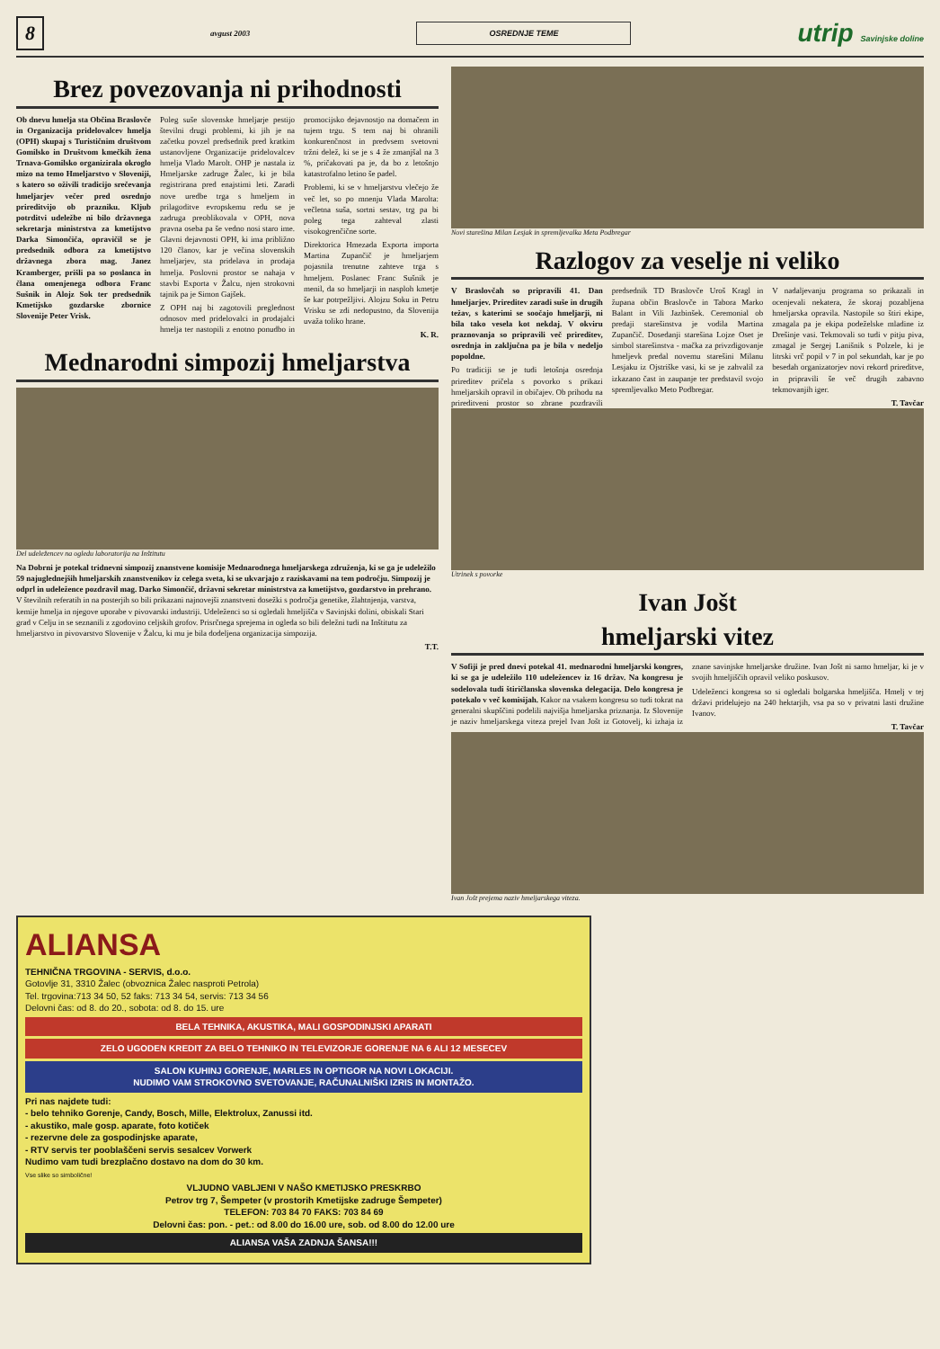8 avgust 2003 OSREDNJE TEME utrip Savinjske doline
Brez povezovanja ni prihodnosti
Ob dnevu hmelja sta Občina Braslovče in Organizacija pridelovalcev hmelja (OPH) skupaj s Turističnim društvom Gomilsko in Društvom kmečkih žena Trnava-Gomilsko organizirala okroglo mizo na temo Hmeljarstvo v Sloveniji, s katero so oživili tradicijo srečevanja hmeljarjev večer pred osrednjo prireditvijo ob prazniku. Kljub potrditvi udeležbe ni bilo državnega sekretarja ministrstva za kmetijstvo Darka Simončiča, opravičil se je predsednik odbora za kmetijstvo državnega zbora mag. Janez Kramberger, prišli pa so poslanca in člana omenjenega odbora Franc Sušnik in Alojz Sok ter predsednik Kmetijsko gozdarske zbornice Slovenije Peter Vrisk.
Poleg suše slovenske hmeljarje pestijo številni drugi problemi, ki jih je na začetku povzel predsednik pred kratkim ustanovljene Organizacije pridelovalcev hmelja Vlado Marolt. OHP je nastala iz Hmeljarske zadruge Žalec, ki je bila registrirana pred enajstimi leti. Zaradi nove uredbe trga s hmeljem in prilagoditve evropskemu redu se je zadruga preoblikovala v OPH, nova pravna oseba pa še vedno nosi staro ime. Glavni dejavnosti OPH, ki ima približno 120 članov, kar je večina slovenskih hmeljarjev, sta pridelava in prodaja hmelja. Poslovni prostor se nahaja v stavbi Exporta v Žalcu, njen strokovni tajnik pa je Simon Gajšek.
Z OPH naj bi zagotovili preglednost odnosov med pridelovalci in prodajalci hmelja ter nastopili z enotno ponudbo in promocijsko dejavnostjo na domačem in tujem trgu. S tem naj bi ohranili konkurenčnost in predvsem svetovni tržni delež, ki se je s 4 že zmanjšal na 3 %, pričakovati pa je, da bo z letošnjo katastrofalno letino še padel.
Problemi, ki se v hmeljarstvu vlečejo že več let, so po mnenju Vlada Marolta: večletna suša, sortni sestav, trg pa bi poleg tega zahteval zlasti visokogrenčične sorte.
Direktorica Hmezada Exporta importa Martina Zupančič je hmeljarjem pojasnila trenutne zahteve trga s hmeljem. Poslanec Franc Sušnik je menil, da so hmeljarji in nasploh kmetje še kar potrpežljivi. Alojzu Soku in Petru Vrisku se zdi nedopustno, da Slovenija uvaža toliko hrane.
K. R.
Mednarodni simpozij hmeljarstva
Del udeležencev na ogledu laboratorija na Inštitutu
Na Dobrni je potekal tridnevni simpozij znanstvene komisije Mednarodnega hmeljarskega združenja, ki se ga je udeležilo 59 najuglednejših hmeljarskih znanstvenikov iz celega sveta, ki se ukvarjajo z raziskavami na tem področju. Simpozij je odprl in udeležence pozdravil mag. Darko Simončič, državni sekretar ministrstva za kmetijstvo, gozdarstvo in prehrano. V številnih referatih in na posterjih so bili prikazani najnovejši znanstveni dosežki s področja genetike, žlahtnjenja, varstva, kemije hmelja in njegove uporabe v pivovarski industriji. Udeleženci so si ogledali hmeljišča v Savinjski dolini, obiskali Stari grad v Celju in se seznanili z zgodovino celjskih grofov. Prisrčnega sprejema in ogleda so bili deležni tudi na Inštitutu za hmeljarstvo in pivovarstvo Slovenije v Žalcu, ki mu je bila dodeljena organizacija simpozija.
T.T.
Novi starešina Milan Lesjak in spremljevalka Meta Podbregar
Razlogov za veselje ni veliko
V Braslovčah so pripravili 41. Dan hmeljarjev. Prireditev zaradi suše in drugih težav, s katerimi se soočajo hmeljarji, ni bila tako vesela kot nekdaj. V okviru praznovanja so pripravili več prireditev, osrednja in zaključna pa je bila v nedeljo popoldne.
Po tradiciji se je tudi letošnja osrednja prireditev pričela s povorko s prikazi hmeljarskih opravil in običajev. Ob prihodu na prireditveni prostor so zbrane pozdravili predsednik TD Braslovče Uroš Kragl in župana občin Braslovče in Tabora Marko Balant in Vili Jazbinšek. Ceremonial ob predaji starešinstva je vodila Martina Zupančič. Dosedanji starešina Lojze Oset je simbol starešinstva - mačka za privzdigovanje hmeljevk predal novemu starešini Milanu Lesjaku iz Ojstriške vasi, ki se je zahvalil za izkazano čast in zaupanje ter predstavil svojo spremljevalko Meto Podbregar.
V nadaljevanju programa so prikazali in ocenjevali nekatera, že skoraj pozabljena hmeljarska opravila. Nastopile so štiri ekipe, zmagala pa je ekipa podeželske mladine iz Drešinje vasi. Tekmovali so tudi v pitju piva, zmagal je Sergej Lanišnik s Polzele, ki je litrski vrč popil v 7 in pol sekundah, kar je po besedah organizatorjev novi rekord prireditve, in pripravili še več drugih zabavno tekmovanjih iger.
T. Tavčar
Utrinek s povorke
Ivan Jošt
hmeljarski vitez
V Sofiji je pred dnevi potekal 41. mednarodni hmeljarski kongres, ki se ga je udeležilo 110 udeležencev iz 16 držav. Na kongresu je sodelovala tudi štiričlanska slovenska delegacija. Delo kongresa je potekalo v več komisijah. Kakor na vsakem kongresu so tudi tokrat na generalni skupščini podelili najvišja hmeljarska priznanja. Iz Slovenije je naziv hmeljarskega viteza prejel Ivan Jošt iz Gotovelj, ki izhaja iz znane savinjske hmeljarske družine. Ivan Jošt ni samo hmeljar, ki je v svojih hmeljiščih opravil veliko poskusov.
Udeleženci kongresa so si ogledali bolgarska hmeljišča. Hmelj v tej državi pridelujejo na 240 hektarjih, vsa pa so v privatni lasti družine Ivanov.
T. Tavčar
Ivan Jošt prejema naziv hmeljarskega viteza.
ALIANSA
TEHNIČNA TRGOVINA - SERVIS, d.o.o.
Gotovlje 31, 3310 Žalec (obvoznica Žalec nasproti Petrola)
Tel. trgovina:713 34 50, 52 faks: 713 34 54, servis: 713 34 56
Delovni čas: od 8. do 20., sobota: od 8. do 15. ure
BELA TEHNIKA, AKUSTIKA, MALI GOSPODINJSKI APARATI
ZELO UGODEN KREDIT ZA BELO TEHNIKO IN TELEVIZORJE GORENJE NA 6 ALI 12 MESECEV
SALON KUHINJ GORENJE, MARLES IN OPTIGOR NA NOVI LOKACIJI.
NUDIMO VAM STROKOVNO SVETOVANJE, RAČUNALNIŠKI IZRIS IN MONTAŽO.
Pri nas najdete tudi:
- belo tehniko Gorenje, Candy, Bosch, Mille, Elektrolux, Zanussi itd.
- akustiko, male gosp. aparate, foto kotiček
- rezervne dele za gospodinjske aparate,
- RTV servis ter pooblaščeni servis sesalcev Vorwerk
Nudimo vam tudi brezplačno dostavo na dom do 30 km.
Vse slike so simbolične!
VLJUDNO VABLJENI V NAŠO KMETIJSKO PRESKRBO
Petrov trg 7, Šempeter (v prostorih Kmetijske zadruge Šempeter)
TELEFON: 703 84 70 FAKS: 703 84 69
Delovni čas: pon. - pet.: od 8.00 do 16.00 ure, sob. od 8.00 do 12.00 ure
ALIANSA VAŠA ZADNJA ŠANSA!!!